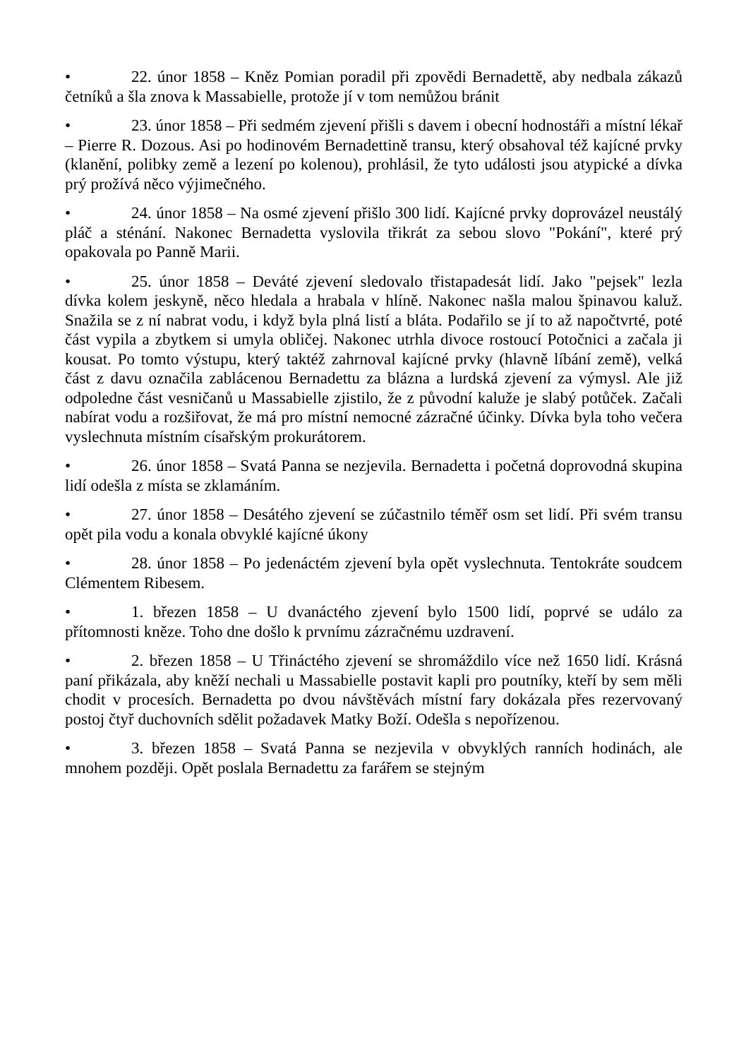• 22. únor 1858 – Kněz Pomian poradil při zpovědi Bernadettě, aby nedbala zákazů četníků a šla znova k Massabielle, protože jí v tom nemůžou bránit
• 23. únor 1858 – Při sedmém zjevení přišli s davem i obecní hodnostáři a místní lékař – Pierre R. Dozous. Asi po hodinovém Bernadettině transu, který obsahoval též kajícné prvky (klanění, polibky země a lezení po kolenou), prohlásil, že tyto události jsou atypické a dívka prý prožívá něco výjimečného.
• 24. únor 1858 – Na osmé zjevení přišlo 300 lidí. Kajícné prvky doprovázel neustálý pláč a sténání. Nakonec Bernadetta vyslovila třikrát za sebou slovo "Pokání", které prý opakovala po Panně Marii.
• 25. únor 1858 – Deváté zjevení sledovalo třistapadesát lidí. Jako "pejsek" lezla dívka kolem jeskyně, něco hledala a hrabala v hlíně. Nakonec našla malou špinavou kaluž. Snažila se z ní nabrat vodu, i když byla plná listí a bláta. Podařilo se jí to až napočtvrté, poté část vypila a zbytkem si umyla obličej. Nakonec utrhla divoce rostoucí Potočnici a začala ji kousat. Po tomto výstupu, který taktéž zahrnoval kajícné prvky (hlavně líbání země), velká část z davu označila zablácenou Bernadettu za blázna a lurdská zjevení za výmysl. Ale již odpoledne část vesničanů u Massabielle zjistilo, že z původní kaluže je slabý potůček. Začali nabírat vodu a rozšiřovat, že má pro místní nemocné zázračné účinky. Dívka byla toho večera vyslechnuta místním císařským prokurátorem.
• 26. únor 1858 – Svatá Panna se nezjevila. Bernadetta i početná doprovodná skupina lidí odešla z místa se zklamáním.
• 27. únor 1858 – Desátého zjevení se zúčastnilo téměř osm set lidí. Při svém transu opět pila vodu a konala obvyklé kajícné úkony
• 28. únor 1858 – Po jedenáctém zjevení byla opět vyslechnuta. Tentokráte soudcem Clémentem Ribesem.
• 1. březen 1858 – U dvanáctého zjevení bylo 1500 lidí, poprvé se událo za přítomnosti kněze. Toho dne došlo k prvnímu zázračnému uzdravení.
• 2. březen 1858 – U Třináctého zjevení se shromáždilo více než 1650 lidí. Krásná paní přikázala, aby kněží nechali u Massabielle postavit kapli pro poutníky, kteří by sem měli chodit v procesích. Bernadetta po dvou návštěvách místní fary dokázala přes rezervovaný postoj čtyř duchovních sdělit požadavek Matky Boží. Odešla s nepořízenou.
• 3. březen 1858 – Svatá Panna se nezjevila v obvyklých ranních hodinách, ale mnohem později. Opět poslala Bernadettu za farářem se stejným